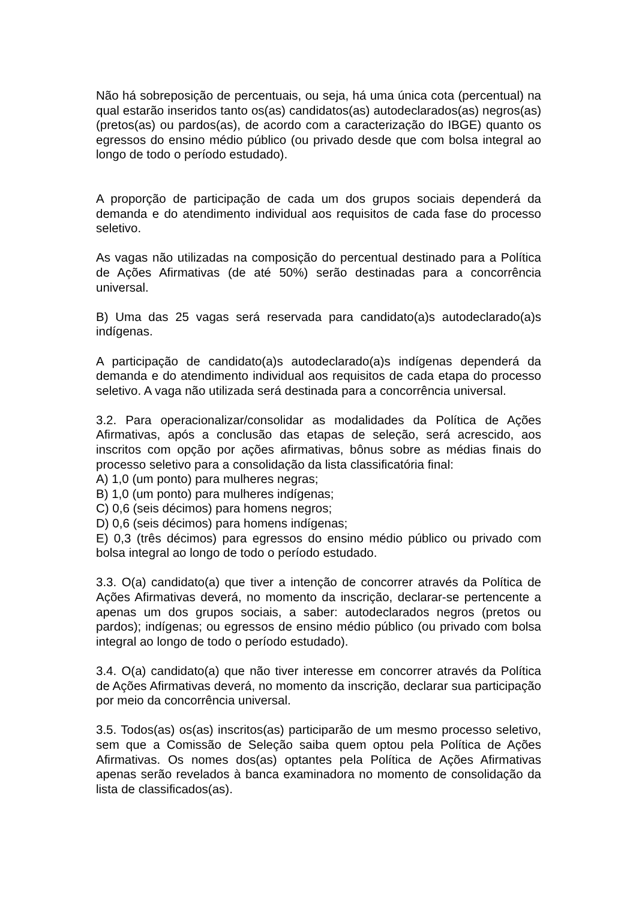Não há sobreposição de percentuais, ou seja, há uma única cota (percentual) na qual estarão inseridos tanto os(as) candidatos(as) autodeclarados(as) negros(as) (pretos(as) ou pardos(as), de acordo com a caracterização do IBGE) quanto os egressos do ensino médio público (ou privado desde que com bolsa integral ao longo de todo o período estudado).
A proporção de participação de cada um dos grupos sociais dependerá da demanda e do atendimento individual aos requisitos de cada fase do processo seletivo.
As vagas não utilizadas na composição do percentual destinado para a Política de Ações Afirmativas (de até 50%) serão destinadas para a concorrência universal.
B) Uma das 25 vagas será reservada para candidato(a)s autodeclarado(a)s indígenas.
A participação de candidato(a)s autodeclarado(a)s indígenas dependerá da demanda e do atendimento individual aos requisitos de cada etapa do processo seletivo. A vaga não utilizada será destinada para a concorrência universal.
3.2. Para operacionalizar/consolidar as modalidades da Política de Ações Afirmativas, após a conclusão das etapas de seleção, será acrescido, aos inscritos com opção por ações afirmativas, bônus sobre as médias finais do processo seletivo para a consolidação da lista classificatória final:
A) 1,0 (um ponto) para mulheres negras;
B) 1,0 (um ponto) para mulheres indígenas;
C) 0,6 (seis décimos) para homens negros;
D) 0,6 (seis décimos) para homens indígenas;
E) 0,3 (três décimos) para egressos do ensino médio público ou privado com bolsa integral ao longo de todo o período estudado.
3.3. O(a) candidato(a) que tiver a intenção de concorrer através da Política de Ações Afirmativas deverá, no momento da inscrição, declarar-se pertencente a apenas um dos grupos sociais, a saber: autodeclarados negros (pretos ou pardos); indígenas; ou egressos de ensino médio público (ou privado com bolsa integral ao longo de todo o período estudado).
3.4. O(a) candidato(a) que não tiver interesse em concorrer através da Política de Ações Afirmativas deverá, no momento da inscrição, declarar sua participação por meio da concorrência universal.
3.5. Todos(as) os(as) inscritos(as) participarão de um mesmo processo seletivo, sem que a Comissão de Seleção saiba quem optou pela Política de Ações Afirmativas. Os nomes dos(as) optantes pela Política de Ações Afirmativas apenas serão revelados à banca examinadora no momento de consolidação da lista de classificados(as).